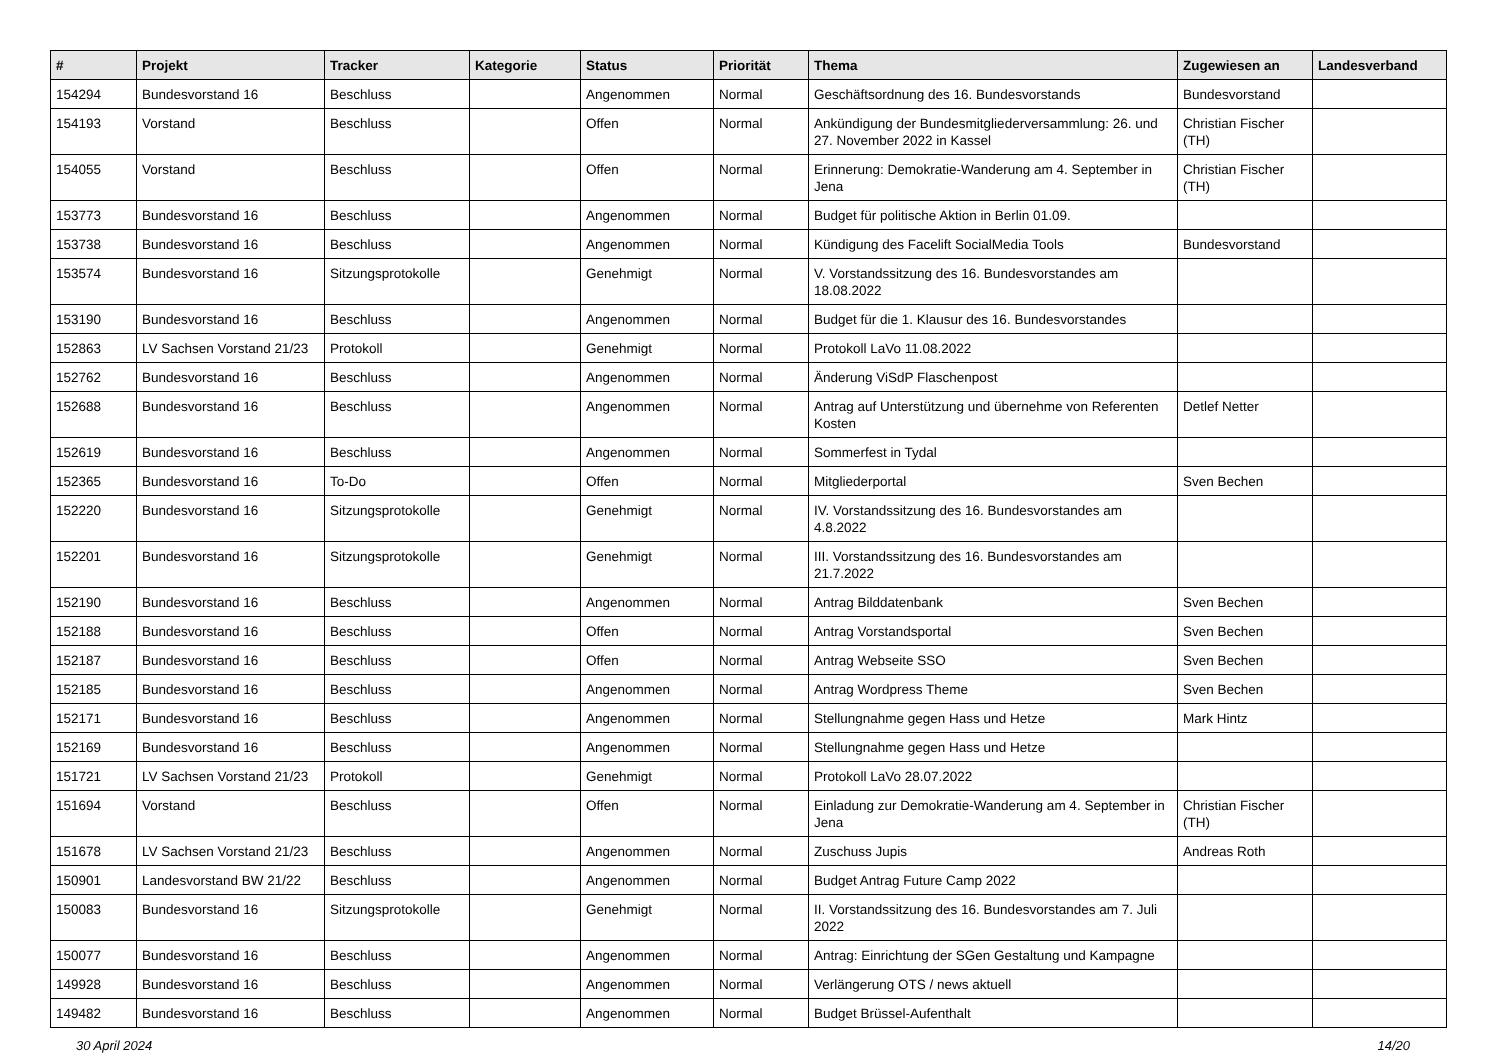| # | Projekt | Tracker | Kategorie | Status | Priorität | Thema | Zugewiesen an | Landesverband |
| --- | --- | --- | --- | --- | --- | --- | --- | --- |
| 154294 | Bundesvorstand 16 | Beschluss | | Angenommen | Normal | Geschäftsordnung des 16. Bundesvorstands | Bundesvorstand | |
| 154193 | Vorstand | Beschluss | | Offen | Normal | Ankündigung der Bundesmitgliederversammlung: 26. und 27. November 2022 in Kassel | Christian Fischer (TH) | |
| 154055 | Vorstand | Beschluss | | Offen | Normal | Erinnerung: Demokratie-Wanderung am 4. September in Jena | Christian Fischer (TH) | |
| 153773 | Bundesvorstand 16 | Beschluss | | Angenommen | Normal | Budget für politische Aktion in Berlin 01.09. | | |
| 153738 | Bundesvorstand 16 | Beschluss | | Angenommen | Normal | Kündigung des Facelift SocialMedia Tools | Bundesvorstand | |
| 153574 | Bundesvorstand 16 | Sitzungsprotokolle | | Genehmigt | Normal | V. Vorstandssitzung des 16. Bundesvorstandes am 18.08.2022 | | |
| 153190 | Bundesvorstand 16 | Beschluss | | Angenommen | Normal | Budget für die 1. Klausur des 16. Bundesvorstandes | | |
| 152863 | LV Sachsen Vorstand 21/23 | Protokoll | | Genehmigt | Normal | Protokoll LaVo 11.08.2022 | | |
| 152762 | Bundesvorstand 16 | Beschluss | | Angenommen | Normal | Änderung ViSdP Flaschenpost | | |
| 152688 | Bundesvorstand 16 | Beschluss | | Angenommen | Normal | Antrag auf Unterstützung und übernehme von Referenten Kosten | Detlef Netter | |
| 152619 | Bundesvorstand 16 | Beschluss | | Angenommen | Normal | Sommerfest in Tydal | | |
| 152365 | Bundesvorstand 16 | To-Do | | Offen | Normal | Mitgliederportal | Sven Bechen | |
| 152220 | Bundesvorstand 16 | Sitzungsprotokolle | | Genehmigt | Normal | IV. Vorstandssitzung des 16. Bundesvorstandes am 4.8.2022 | | |
| 152201 | Bundesvorstand 16 | Sitzungsprotokolle | | Genehmigt | Normal | III. Vorstandssitzung des 16. Bundesvorstandes am 21.7.2022 | | |
| 152190 | Bundesvorstand 16 | Beschluss | | Angenommen | Normal | Antrag Bilddatenbank | Sven Bechen | |
| 152188 | Bundesvorstand 16 | Beschluss | | Offen | Normal | Antrag Vorstandsportal | Sven Bechen | |
| 152187 | Bundesvorstand 16 | Beschluss | | Offen | Normal | Antrag Webseite SSO | Sven Bechen | |
| 152185 | Bundesvorstand 16 | Beschluss | | Angenommen | Normal | Antrag Wordpress Theme | Sven Bechen | |
| 152171 | Bundesvorstand 16 | Beschluss | | Angenommen | Normal | Stellungnahme gegen Hass und Hetze | Mark Hintz | |
| 152169 | Bundesvorstand 16 | Beschluss | | Angenommen | Normal | Stellungnahme gegen Hass und Hetze | | |
| 151721 | LV Sachsen Vorstand 21/23 | Protokoll | | Genehmigt | Normal | Protokoll LaVo 28.07.2022 | | |
| 151694 | Vorstand | Beschluss | | Offen | Normal | Einladung zur Demokratie-Wanderung am 4. September in Jena | Christian Fischer (TH) | |
| 151678 | LV Sachsen Vorstand 21/23 | Beschluss | | Angenommen | Normal | Zuschuss Jupis | Andreas Roth | |
| 150901 | Landesvorstand BW 21/22 | Beschluss | | Angenommen | Normal | Budget Antrag Future Camp 2022 | | |
| 150083 | Bundesvorstand 16 | Sitzungsprotokolle | | Genehmigt | Normal | II. Vorstandssitzung des 16. Bundesvorstandes am 7. Juli 2022 | | |
| 150077 | Bundesvorstand 16 | Beschluss | | Angenommen | Normal | Antrag: Einrichtung der SGen Gestaltung und Kampagne | | |
| 149928 | Bundesvorstand 16 | Beschluss | | Angenommen | Normal | Verlängerung OTS / news aktuell | | |
| 149482 | Bundesvorstand 16 | Beschluss | | Angenommen | Normal | Budget Brüssel-Aufenthalt | | |
30 April 2024 14/20